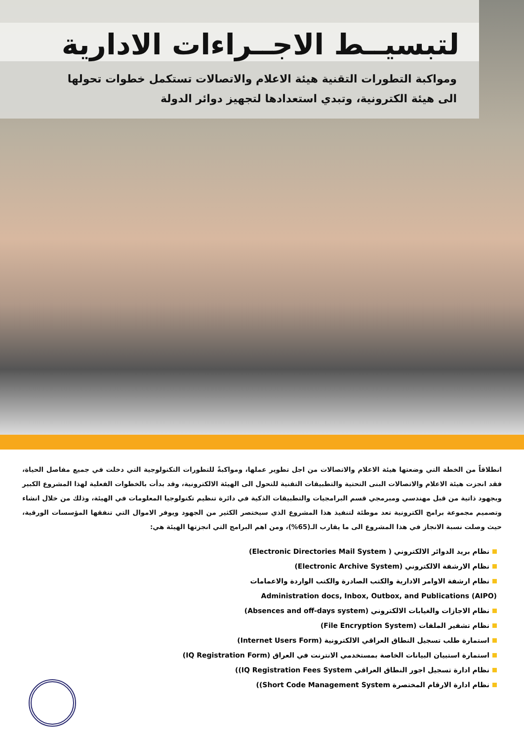لتبسيــط الاجــراءات الادارية
ومواكبة التطورات التقنية هيئة الاعلام والاتصالات تستكمل خطوات تحولها
الى هيئة الكترونية، وتبدي استعدادها لتجهيز دوائر الدولة
انطلاقاً من الخطة التي وضعتها هيئة الاعلام والاتصالات من اجل تطوير عملها، ومواكبةً للتطورات التكنولوجية التي دخلت في جميع مفاصل الحياة، فقد انجزت هيئة الاعلام والاتصالات البنى التحتية والتطبيقات التقنية للتحول الى الهيئة الالكترونية، وقد بدأت بالخطوات الفعلية لهذا المشروع الكبير وبجهود ذاتية من قبل مهندسي ومبرمجي قسم البرامجيات والتطبيقات الذكية في دائرة تنظيم تكنولوجيا المعلومات في الهيئة، وذلك من خلال انشاء وتصميم مجموعة برامج الكترونية تعد موطئة لتنفيذ هذا المشروع الذي سيختصر الكثير من الجهود ويوفر الاموال التي تنفقها المؤسسات الورقية، حيث وصلت نسبة الانجاز في هذا المشروع الى ما يقارب الـ(65%)، ومن اهم البرامج التي انجزتها الهيئة هي:
نظام بريد الدوائر الالكتروني ( Electronic Directories Mail System)
نظام الارشفة الالكتروني (Electronic Archive System)
نظام ارشفة الاوامر الادارية والكتب الصادرة والكتب الواردة والاعمامات
Administration docs, Inbox, Outbox, and Publications (AIPO)
نظام الاجازات والغيابات الالكتروني (Absences and off-days system)
نظام تشفير الملفات (File Encryption System)
استمارة طلب تسجيل النطاق العراقي الالكترونية (Internet Users Form)
استمارة استبيان البيانات الخاصة بمستخدمي الانترنت في العراق (IQ Registration Form)
نظام ادارة تسجيل اجور النطاق العراقي IQ Registration Fees System))
نظام ادارة الارقام المختصرة Short Code Management System))